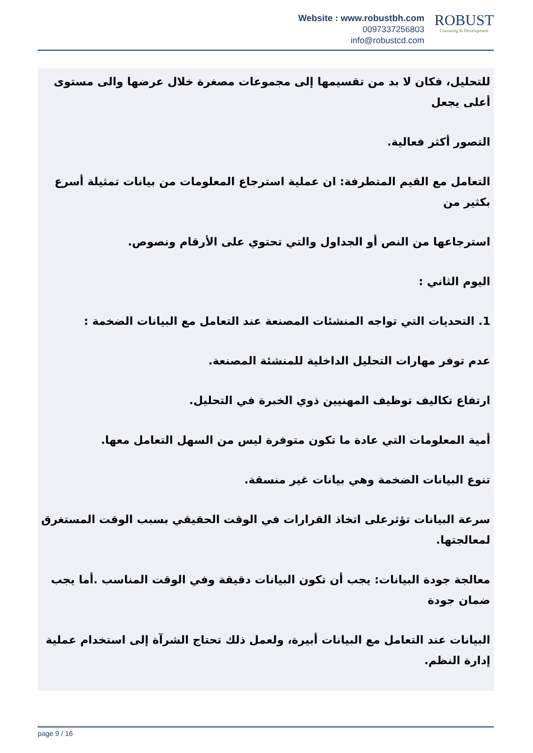Website : www.robustbh.com
0097337256803
info@robustcd.com
ROBUST
Consuting & Development
للتحليل، فكان لا بد من تقسيمها إلى مجموعات مصغرة خلال عرضها والى مستوى أعلى يجعل
التصور أكثر فعالية.
التعامل مع القيم المتطرفة: ان عملية استرجاع المعلومات من بيانات تمثيلة أسرع بكثير من
استرجاعها من النص أو الجداول والتي تحتوي على الأرقام ونصوص.
اليوم الثاني :
1. التحديات التي تواجه المنشئات المصنعة عند التعامل مع البيانات الضخمة :
عدم توفر مهارات التحليل الداخلية للمنشئة المصنعة.
ارتفاع تكاليف توظيف المهنيين ذوي الخبرة في التحليل.
أمية المعلومات التي عادة ما تكون متوفرة ليس من السهل التعامل معها.
تنوع البيانات الضخمة وهي بيانات غير منسقة.
سرعة البيانات تؤثرعلى اتخاذ القرارات في الوقت الحقيقي بسبب الوقت المستغرق لمعالجتها.
معالجة جودة البيانات: يجب أن تكون البيانات دقيقة وفي الوقت المناسب .أما يجب ضمان جودة
البيانات عند التعامل مع البيانات أبيرة، ولعمل ذلك تحتاج الشرآة إلى استخدام عملية إدارة النظم.
page 9 / 16